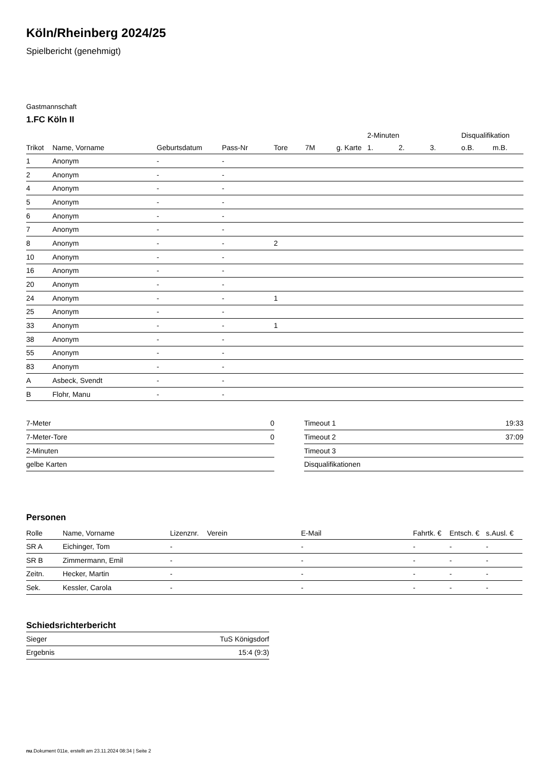Köln/Rheinberg 2024/25
Spielbericht (genehmigt)
Gastmannschaft
1.FC Köln II
| | | | | | | | 2-Minuten | | | Disqualifikation | |
| --- | --- | --- | --- | --- | --- | --- | --- | --- | --- | --- | --- |
| Trikot | Name, Vorname | Geburtsdatum | Pass-Nr | Tore | 7M | g. Karte | 1. | 2. | 3. | o.B. | m.B. |
| 1 | Anonym | - | - | | | | | | | | |
| 2 | Anonym | - | - | | | | | | | | |
| 4 | Anonym | - | - | | | | | | | | |
| 5 | Anonym | - | - | | | | | | | | |
| 6 | Anonym | - | - | | | | | | | | |
| 7 | Anonym | - | - | | | | | | | | |
| 8 | Anonym | - | - | 2 | | | | | | | |
| 10 | Anonym | - | - | | | | | | | | |
| 16 | Anonym | - | - | | | | | | | | |
| 20 | Anonym | - | - | | | | | | | | |
| 24 | Anonym | - | - | 1 | | | | | | | |
| 25 | Anonym | - | - | | | | | | | | |
| 33 | Anonym | - | - | 1 | | | | | | | |
| 38 | Anonym | - | - | | | | | | | | |
| 55 | Anonym | - | - | | | | | | | | |
| 83 | Anonym | - | - | | | | | | | | |
| A | Asbeck, Svendt | - | - | | | | | | | | |
| B | Flohr, Manu | - | - | | | | | | | | |
| 7-Meter | 0 |
| 7-Meter-Tore | 0 |
| 2-Minuten | |
| gelbe Karten | |
| Timeout 1 | 19:33 |
| Timeout 2 | 37:09 |
| Timeout 3 | |
| Disqualifikationen | |
Personen
| Rolle | Name, Vorname | Lizenznr. | Verein | E-Mail | Fahrtk. € | Entsch. € | s.Ausl. € |
| --- | --- | --- | --- | --- | --- | --- | --- |
| SR A | Eichinger, Tom | - | | - | - | - | - |
| SR B | Zimmermann, Emil | - | | - | - | - | - |
| Zeitn. | Hecker, Martin | - | | - | - | - | - |
| Sek. | Kessler, Carola | - | | - | - | - | - |
Schiedsrichterbericht
| Sieger | TuS Königsdorf |
| Ergebnis | 15:4 (9:3) |
nu.Dokument 011e, erstellt am 23.11.2024 08:34 | Seite 2